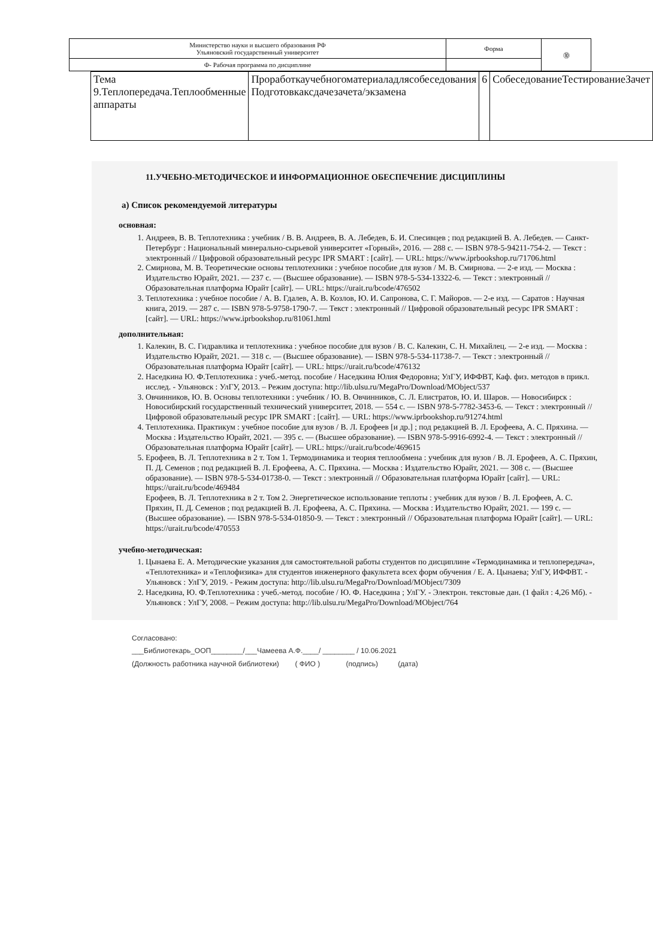| Министерство науки и высшего образования РФ Ульяновский государственный университет | Форма | ⓾ |
| Ф- Рабочая программа по дисциплине | | |
| Тема 9.Теплопередача.Теплообменные аппараты | Проработкаучебногоматериаладлясобеседования Подготовкаксдачезачета/экзамена | 6 | СобеседованиеТестированиеЗачет |
11.УЧЕБНО-МЕТОДИЧЕСКОЕ И ИНФОРМАЦИОННОЕ ОБЕСПЕЧЕНИЕ ДИСЦИПЛИНЫ
а) Список рекомендуемой литературы
основная:
1. Андреев, В. В. Теплотехника : учебник / В. В. Андреев, В. А. Лебедев, Б. И. Спесивцев ; под редакцией В. А. Лебедев. — Санкт-Петербург : Национальный минерально-сырьевой университет «Горный», 2016. — 288 c. — ISBN 978-5-94211-754-2. — Текст : электронный // Цифровой образовательный ресурс IPR SMART : [сайт]. — URL: https://www.iprbookshop.ru/71706.html
2. Смирнова, М. В. Теоретические основы теплотехники : учебное пособие для вузов / М. В. Смирнова. — 2-е изд. — Москва : Издательство Юрайт, 2021. — 237 с. — (Высшее образование). — ISBN 978-5-534-13322-6. — Текст : электронный // Образовательная платформа Юрайт [сайт]. — URL: https://urait.ru/bcode/476502
3. Теплотехника : учебное пособие / А. В. Гдалев, А. В. Козлов, Ю. И. Сапронова, С. Г. Майоров. — 2-е изд. — Саратов : Научная книга, 2019. — 287 c. — ISBN 978-5-9758-1790-7. — Текст : электронный // Цифровой образовательный ресурс IPR SMART : [сайт]. — URL: https://www.iprbookshop.ru/81061.html
дополнительная:
1. Калекин, В. С. Гидравлика и теплотехника : учебное пособие для вузов / В. С. Калекин, С. Н. Михайлец. — 2-е изд. — Москва : Издательство Юрайт, 2021. — 318 с. — (Высшее образование). — ISBN 978-5-534-11738-7. — Текст : электронный // Образовательная платформа Юрайт [сайт]. — URL: https://urait.ru/bcode/476132
2. Наседкина Ю. Ф.Теплотехника : учеб.-метод. пособие / Наседкина Юлия Федоровна; УлГУ, ИФФВТ, Каф. физ. методов в прикл. исслед. - Ульяновск : УлГУ, 2013. – Режим доступа: http://lib.ulsu.ru/MegaPro/Download/MObject/537
3. Овчинников, Ю. В. Основы теплотехники : учебник / Ю. В. Овчинников, С. Л. Елистратов, Ю. И. Шаров. — Новосибирск : Новосибирский государственный технический университет, 2018. — 554 c. — ISBN 978-5-7782-3453-6. — Текст : электронный // Цифровой образовательный ресурс IPR SMART : [сайт]. — URL: https://www.iprbookshop.ru/91274.html
4. Теплотехника. Практикум : учебное пособие для вузов / В. Л. Ерофеев [и др.] ; под редакцией В. Л. Ерофеева, А. С. Пряхина. — Москва : Издательство Юрайт, 2021. — 395 с. — (Высшее образование). — ISBN 978-5-9916-6992-4. — Текст : электронный // Образовательная платформа Юрайт [сайт]. — URL: https://urait.ru/bcode/469615
5. Ерофеев, В. Л. Теплотехника в 2 т. Том 1. Термодинамика и теория теплообмена : учебник для вузов / В. Л. Ерофеев, А. С. Пряхин, П. Д. Семенов ; под редакцией В. Л. Ерофеева, А. С. Пряхина. — Москва : Издательство Юрайт, 2021. — 308 с. — (Высшее образование). — ISBN 978-5-534-01738-0. — Текст : электронный // Образовательная платформа Юрайт [сайт]. — URL: https://urait.ru/bcode/469484
Ерофеев, В. Л. Теплотехника в 2 т. Том 2. Энергетическое использование теплоты : учебник для вузов / В. Л. Ерофеев, А. С. Пряхин, П. Д. Семенов ; под редакцией В. Л. Ерофеева, А. С. Пряхина. — Москва : Издательство Юрайт, 2021. — 199 с. — (Высшее образование). — ISBN 978-5-534-01850-9. — Текст : электронный // Образовательная платформа Юрайт [сайт]. — URL: https://urait.ru/bcode/470553
учебно-методическая:
1. Цынаева Е. А. Методические указания для самостоятельной работы студентов по дисциплине «Термодинамика и теплопередача», «Теплотехника» и «Теплофизика» для студентов инженерного факультета всех форм обучения / Е. А. Цынаева; УлГУ, ИФФВТ. - Ульяновск : УлГУ, 2019. - Режим доступа: http://lib.ulsu.ru/MegaPro/Download/MObject/7309
2. Наседкина, Ю. Ф.Теплотехника : учеб.-метод. пособие / Ю. Ф. Наседкина ; УлГУ. - Электрон. текстовые дан. (1 файл : 4,26 Мб). - Ульяновск : УлГУ, 2008. – Режим доступа: http://lib.ulsu.ru/MegaPro/Download/MObject/764
Согласовано:
___Библиотекарь_ООП________/___Чамеева А.Ф.____/ ________ / 10.06.2021
(Должность работника научной библиотеки) ( ФИО ) (подпись) (дата)